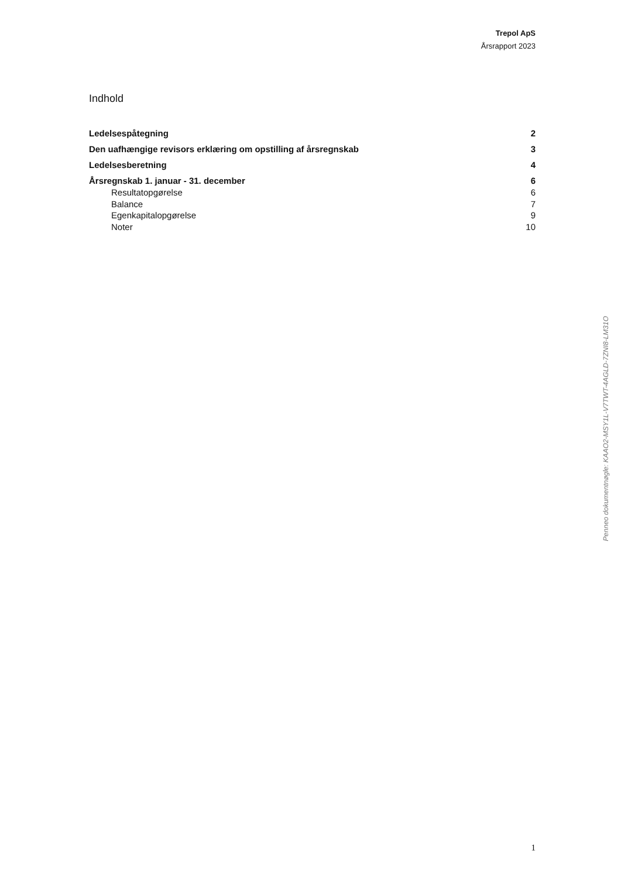Trepol ApS
Årsrapport 2023
Indhold
Ledelsespåtegning 2
Den uafhængige revisors erklæring om opstilling af årsregnskab 3
Ledelsesberetning 4
Årsregnskab 1. januar - 31. december 6
Resultatopgørelse 6
Balance 7
Egenkapitalopgørelse 9
Noter 10
Penneo dokumentnøgle: KAAO2-MSY1L-V7TWT-4AGLD-7ZNI8-LM31O
1